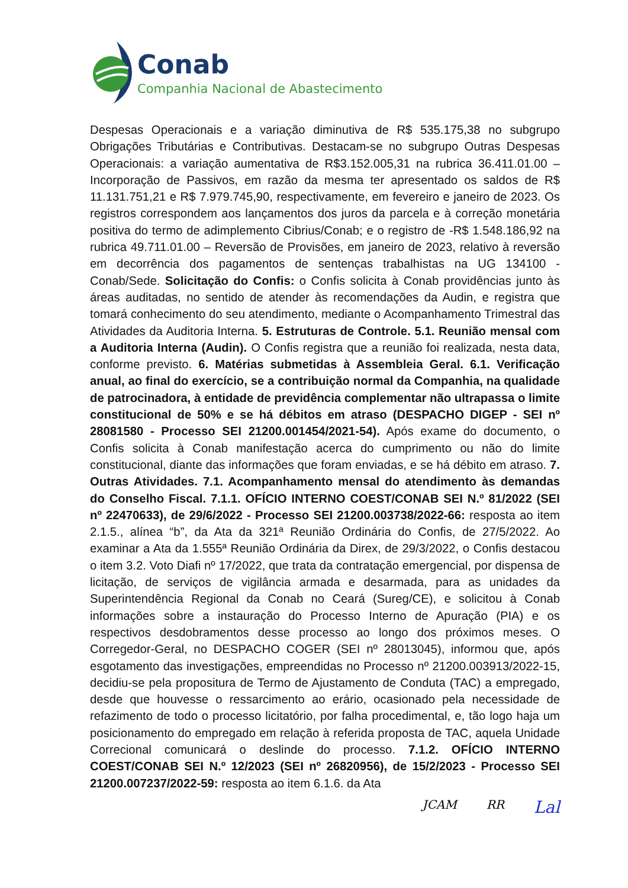Conab
Companhia Nacional de Abastecimento
Despesas Operacionais e a variação diminutiva de R$ 535.175,38 no subgrupo Obrigações Tributárias e Contributivas. Destacam-se no subgrupo Outras Despesas Operacionais: a variação aumentativa de R$3.152.005,31 na rubrica 36.411.01.00 – Incorporação de Passivos, em razão da mesma ter apresentado os saldos de R$ 11.131.751,21 e R$ 7.979.745,90, respectivamente, em fevereiro e janeiro de 2023. Os registros correspondem aos lançamentos dos juros da parcela e à correção monetária positiva do termo de adimplemento Cibrius/Conab; e o registro de -R$ 1.548.186,92 na rubrica 49.711.01.00 – Reversão de Provisões, em janeiro de 2023, relativo à reversão em decorrência dos pagamentos de sentenças trabalhistas na UG 134100 - Conab/Sede. Solicitação do Confis: o Confis solicita à Conab providências junto às áreas auditadas, no sentido de atender às recomendações da Audin, e registra que tomará conhecimento do seu atendimento, mediante o Acompanhamento Trimestral das Atividades da Auditoria Interna. 5. Estruturas de Controle. 5.1. Reunião mensal com a Auditoria Interna (Audin). O Confis registra que a reunião foi realizada, nesta data, conforme previsto. 6. Matérias submetidas à Assembleia Geral. 6.1. Verificação anual, ao final do exercício, se a contribuição normal da Companhia, na qualidade de patrocinadora, à entidade de previdência complementar não ultrapassa o limite constitucional de 50% e se há débitos em atraso (DESPACHO DIGEP - SEI nº 28081580 - Processo SEI 21200.001454/2021-54). Após exame do documento, o Confis solicita à Conab manifestação acerca do cumprimento ou não do limite constitucional, diante das informações que foram enviadas, e se há débito em atraso. 7. Outras Atividades. 7.1. Acompanhamento mensal do atendimento às demandas do Conselho Fiscal. 7.1.1. OFÍCIO INTERNO COEST/CONAB SEI N.º 81/2022 (SEI nº 22470633), de 29/6/2022 - Processo SEI 21200.003738/2022-66: resposta ao item 2.1.5., alínea “b”, da Ata da 321ª Reunião Ordinária do Confis, de 27/5/2022. Ao examinar a Ata da 1.555ª Reunião Ordinária da Direx, de 29/3/2022, o Confis destacou o item 3.2. Voto Diafi nº 17/2022, que trata da contratação emergencial, por dispensa de licitação, de serviços de vigilância armada e desarmada, para as unidades da Superintendência Regional da Conab no Ceará (Sureg/CE), e solicitou à Conab informações sobre a instauração do Processo Interno de Apuração (PIA) e os respectivos desdobramentos desse processo ao longo dos próximos meses. O Corregedor-Geral, no DESPACHO COGER (SEI nº 28013045), informou que, após esgotamento das investigações, empreendidas no Processo nº 21200.003913/2022-15, decidiu-se pela propositura de Termo de Ajustamento de Conduta (TAC) a empregado, desde que houvesse o ressarcimento ao erário, ocasionado pela necessidade de refazimento de todo o processo licitatório, por falha procedimental, e, tão logo haja um posicionamento do empregado em relação à referida proposta de TAC, aquela Unidade Correcional comunicará o deslinde do processo. 7.1.2. OFÍCIO INTERNO COEST/CONAB SEI N.º 12/2023 (SEI nº 26820956), de 15/2/2023 - Processo SEI 21200.007237/2022-59: resposta ao item 6.1.6. da Ata
JCAM RR Lal